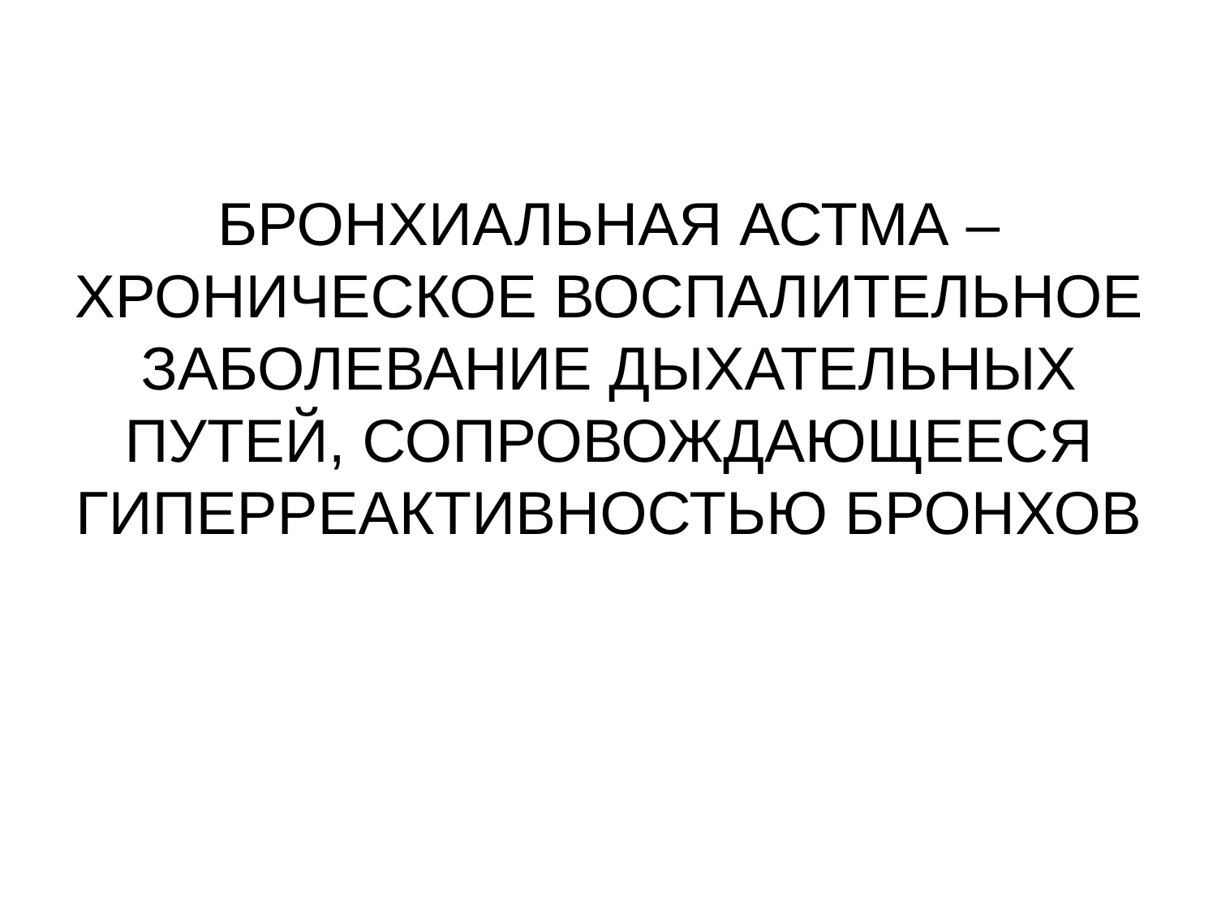БРОНХИАЛЬНАЯ АСТМА –
ХРОНИЧЕСКОЕ ВОСПАЛИТЕЛЬНОЕ
ЗАБОЛЕВАНИЕ ДЫХАТЕЛЬНЫХ
ПУТЕЙ, СОПРОВОЖДАЮЩЕЕСЯ
ГИПЕРРЕАКТИВНОСТЬЮ БРОНХОВ